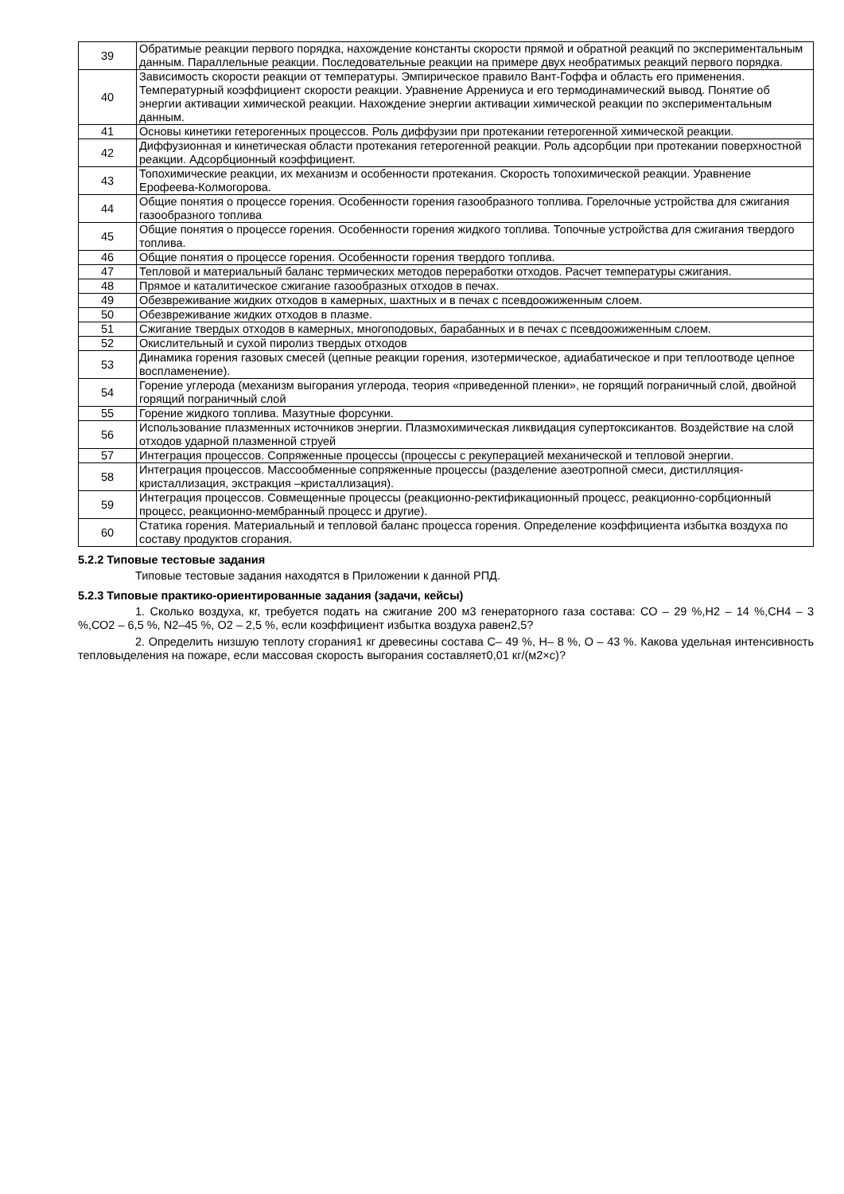| 39 | Обратимые реакции первого порядка, нахождение константы скорости прямой и обратной реакций по экспериментальным данным. Параллельные реакции. Последовательные реакции на примере двух необратимых реакций первого порядка. |
| 40 | Зависимость скорости реакции от температуры. Эмпирическое правило Вант-Гоффа и область его применения. Температурный коэффициент скорости реакции. Уравнение Аррениуса и его термодинамический вывод. Понятие об энергии активации химической реакции. Нахождение энергии активации химической реакции по экспериментальным данным. |
| 41 | Основы кинетики гетерогенных процессов. Роль диффузии при протекании гетерогенной химической реакции. |
| 42 | Диффузионная и кинетическая области протекания гетерогенной реакции. Роль адсорбции при протекании поверхностной реакции. Адсорбционный коэффициент. |
| 43 | Топохимические реакции, их механизм и особенности протекания. Скорость топохимической реакции. Уравнение Ерофеева-Колмогорова. |
| 44 | Общие понятия о процессе горения. Особенности горения газообразного топлива. Горелочные устройства для сжигания газообразного топлива |
| 45 | Общие понятия о процессе горения. Особенности горения жидкого топлива. Топочные устройства для сжигания твердого топлива. |
| 46 | Общие понятия о процессе горения. Особенности горения твердого топлива. |
| 47 | Тепловой и материальный баланс термических методов переработки отходов. Расчет температуры сжигания. |
| 48 | Прямое и каталитическое сжигание газообразных отходов в печах. |
| 49 | Обезвреживание жидких отходов в камерных, шахтных и в печах с псевдоожиженным слоем. |
| 50 | Обезвреживание жидких отходов в плазме. |
| 51 | Сжигание твердых отходов в камерных, многоподовых, барабанных и в печах с псевдоожиженным слоем. |
| 52 | Окислительный и сухой пиролиз твердых отходов |
| 53 | Динамика горения газовых смесей (цепные реакции горения, изотермическое, адиабатическое и при теплоотводе цепное воспламенение). |
| 54 | Горение углерода (механизм выгорания углерода, теория «приведенной пленки», не горящий пограничный слой, двойной горящий пограничный слой |
| 55 | Горение жидкого топлива. Мазутные форсунки. |
| 56 | Использование плазменных источников энергии. Плазмохимическая ликвидация супертоксикантов. Воздействие на слой отходов ударной плазменной струей |
| 57 | Интеграция процессов. Сопряженные процессы (процессы с рекуперацией механической и тепловой энергии. |
| 58 | Интеграция процессов. Массообменные сопряженные процессы (разделение азеотропной смеси, дистилляция-кристаллизация, экстракция –кристаллизация). |
| 59 | Интеграция процессов. Совмещенные процессы (реакционно-ректификационный процесс, реакционно-сорбционный процесс, реакционно-мембранный процесс и другие). |
| 60 | Статика горения. Материальный и тепловой баланс процесса горения. Определение коэффициента избытка воздуха по составу продуктов сгорания. |
5.2.2 Типовые тестовые задания
Типовые тестовые задания находятся в Приложении к данной РПД.
5.2.3 Типовые практико-ориентированные задания (задачи, кейсы)
1. Сколько воздуха, кг, требуется подать на сжигание 200 м3 генераторного газа состава: СО – 29 %,Н2 – 14 %,СН4 – 3 %,СО2 – 6,5 %, N2–45 %, О2 – 2,5 %, если коэффициент избытка воздуха равен2,5?
2. Определить низшую теплоту сгорания1 кг древесины состава С– 49 %, Н– 8 %, О – 43 %. Какова удельная интенсивность тепловыделения на пожаре, если массовая скорость выгорания составляет0,01 кг/(м2×с)?